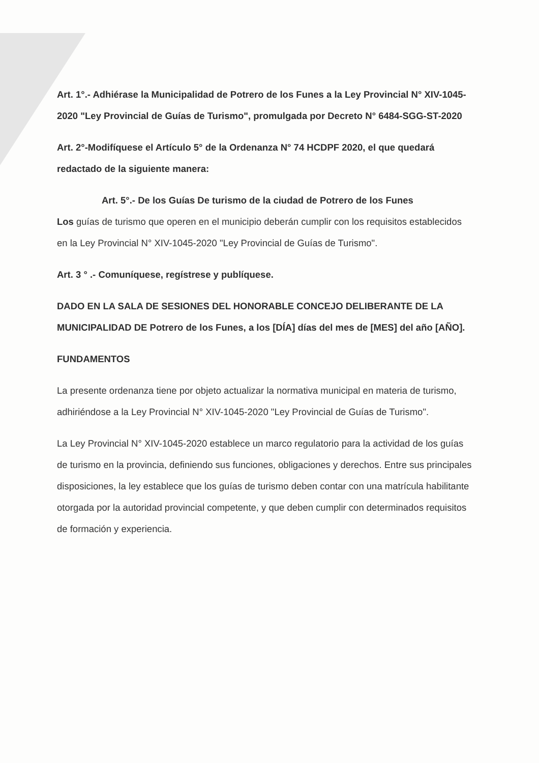Art. 1°.- Adhiérase la Municipalidad de Potrero de los Funes a la Ley Provincial N° XIV-1045-2020 "Ley Provincial de Guías de Turismo", promulgada por Decreto N° 6484-SGG-ST-2020
Art. 2°-Modifíquese el Artículo 5° de la Ordenanza N° 74 HCDPF 2020, el que quedará redactado de la siguiente manera:
Art. 5°.- De los Guías De turismo de la ciudad de Potrero de los Funes
Los guías de turismo que operen en el municipio deberán cumplir con los requisitos establecidos en la Ley Provincial N° XIV-1045-2020 "Ley Provincial de Guías de Turismo".
Art. 3 ° .- Comuníquese, regístrese y publíquese.
DADO EN LA SALA DE SESIONES DEL HONORABLE CONCEJO DELIBERANTE DE LA MUNICIPALIDAD DE Potrero de los Funes, a los [DÍA] días del mes de [MES] del año [AÑO].
FUNDAMENTOS
La presente ordenanza tiene por objeto actualizar la normativa municipal en materia de turismo, adhiriéndose a la Ley Provincial N° XIV-1045-2020 "Ley Provincial de Guías de Turismo".
La Ley Provincial N° XIV-1045-2020 establece un marco regulatorio para la actividad de los guías de turismo en la provincia, definiendo sus funciones, obligaciones y derechos. Entre sus principales disposiciones, la ley establece que los guías de turismo deben contar con una matrícula habilitante otorgada por la autoridad provincial competente, y que deben cumplir con determinados requisitos de formación y experiencia.